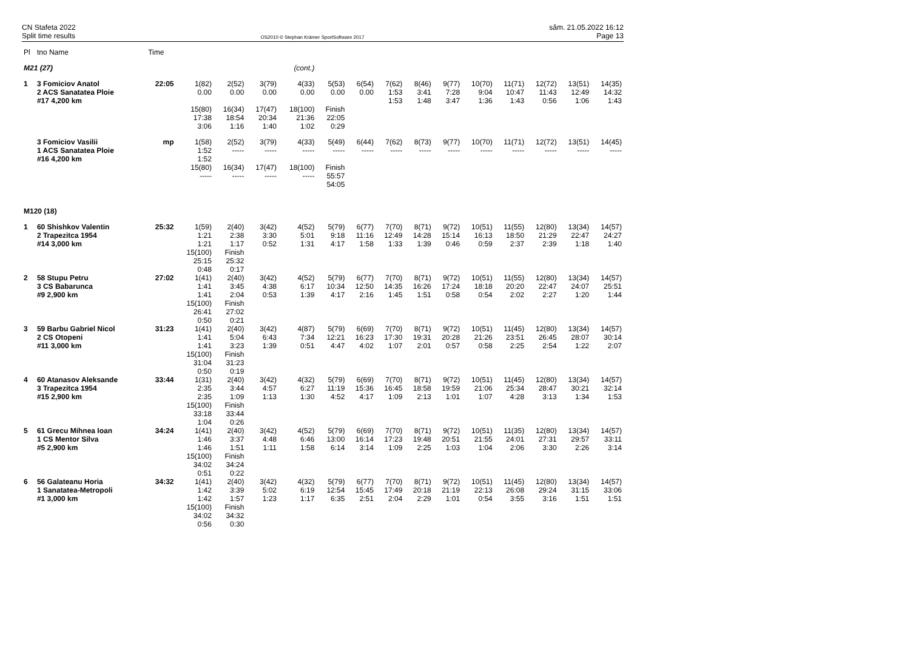CN Stafeta 2022
Split time results
OS2010 © Stephan Krämer SportSoftware 2017
sâm. 21.05.2022 16:12
Page 13
| Pl | tno Name | Time | | | | | | | | | | | | | | |
| --- | --- | --- | --- | --- | --- | --- | --- | --- | --- | --- | --- | --- | --- | --- | --- | --- |
| M21 (27) | | | (cont.) | | | | | | | | | | | | | |
| 1 | 3 Fomiciov Anatol 2 ACS Sanatatea Ploie #17 4,200 km | 22:05 | 1(82) 0.00 | 2(52) 0.00 | 3(79) 0.00 | 4(33) 0.00 | 5(53) 0.00 | 6(54) 0.00 | 7(62) 1:53 1:53 | 8(46) 3:41 1:48 | 9(77) 7:28 3:47 | 10(70) 9:04 1:36 | 11(71) 10:47 1:43 | 12(72) 11:43 0:56 | 13(51) 12:49 1:06 | 14(35) 14:32 1:43 |
| | | | 15(80) 17:38 3:06 | 16(34) 18:54 1:16 | 17(47) 20:34 1:40 | 18(100) 21:36 1:02 | Finish 22:05 0:29 | | | | | | | | | |
| | 3 Fomiciov Vasilii 1 ACS Sanatatea Ploie #16 4,200 km | mp | 1(58) 1:52 1:52 | 2(52) ----- | 3(79) ----- | 4(33) ----- | 5(49) ----- | 6(44) ----- | 7(62) ----- | 8(73) ----- | 9(77) ----- | 10(70) ----- | 11(71) ----- | 12(72) ----- | 13(51) ----- | 14(45) ----- |
| | | | 15(80) ----- | 16(34) ----- | 17(47) ----- | 18(100) ----- | Finish 55:57 54:05 | | | | | | | | | |
| M120 (18) | | | | | | | | | | | | | | | | |
| 1 | 60 Shishkov Valentin 2 Trapezitca 1954 #14 3,000 km | 25:32 | 1(59) 1:21 1:21 15(100) 25:15 0:48 | 2(40) 2:38 1:17 Finish 25:32 0:17 | 3(42) 3:30 0:52 | 4(52) 5:01 1:31 | 5(79) 9:18 4:17 | 6(77) 11:16 1:58 | 7(70) 12:49 1:33 | 8(71) 14:28 1:39 | 9(72) 15:14 0:46 | 10(51) 16:13 0:59 | 11(55) 18:50 2:37 | 12(80) 21:29 2:39 | 13(34) 22:47 1:18 | 14(57) 24:27 1:40 |
| 2 | 58 Stupu Petru 3 CS Babarunca #9 2,900 km | 27:02 | 1(41) 1:41 1:41 15(100) 26:41 0:50 | 2(40) 3:45 2:04 Finish 27:02 0:21 | 3(42) 4:38 0:53 | 4(52) 6:17 1:39 | 5(79) 10:34 4:17 | 6(77) 12:50 2:16 | 7(70) 14:35 1:45 | 8(71) 16:26 1:51 | 9(72) 17:24 0:58 | 10(51) 18:18 0:54 | 11(55) 20:20 2:02 | 12(80) 22:47 2:27 | 13(34) 24:07 1:20 | 14(57) 25:51 1:44 |
| 3 | 59 Barbu Gabriel Nicol 2 CS Otopeni #11 3,000 km | 31:23 | 1(41) 1:41 1:41 15(100) 31:04 0:50 | 2(40) 5:04 3:23 Finish 31:23 0:19 | 3(42) 6:43 1:39 | 4(87) 7:34 0:51 | 5(79) 12:21 4:47 | 6(69) 16:23 4:02 | 7(70) 17:30 1:07 | 8(71) 19:31 2:01 | 9(72) 20:28 0:57 | 10(51) 21:26 0:58 | 11(45) 23:51 2:25 | 12(80) 26:45 2:54 | 13(34) 28:07 1:22 | 14(57) 30:14 2:07 |
| 4 | 60 Atanasov Aleksande 3 Trapezitca 1954 #15 2,900 km | 33:44 | 1(31) 2:35 2:35 15(100) 33:18 1:04 | 2(40) 3:44 1:09 Finish 33:44 0:26 | 3(42) 4:57 1:13 | 4(32) 6:27 1:30 | 5(79) 11:19 4:52 | 6(69) 15:36 4:17 | 7(70) 16:45 1:09 | 8(71) 18:58 2:13 | 9(72) 19:59 1:01 | 10(51) 21:06 1:07 | 11(45) 25:34 4:28 | 12(80) 28:47 3:13 | 13(34) 30:21 1:34 | 14(57) 32:14 1:53 |
| 5 | 61 Grecu Mihnea Ioan 1 CS Mentor Silva #5 2,900 km | 34:24 | 1(41) 1:46 1:46 15(100) 34:02 0:51 | 2(40) 3:37 1:51 Finish 34:24 0:22 | 3(42) 4:48 1:11 | 4(52) 6:46 1:58 | 5(79) 13:00 6:14 | 6(69) 16:14 3:14 | 7(70) 17:23 1:09 | 8(71) 19:48 2:25 | 9(72) 20:51 1:03 | 10(51) 21:55 1:04 | 11(35) 24:01 2:06 | 12(80) 27:31 3:30 | 13(34) 29:57 2:26 | 14(57) 33:11 3:14 |
| 6 | 56 Galateanu Horia 1 Sanatatea-Metropoli #1 3,000 km | 34:32 | 1(41) 1:42 1:42 15(100) 34:02 0:56 | 2(40) 3:39 1:57 Finish 34:32 0:30 | 3(42) 5:02 1:23 | 4(32) 6:19 1:17 | 5(79) 12:54 6:35 | 6(77) 15:45 2:51 | 7(70) 17:49 2:04 | 8(71) 20:18 2:29 | 9(72) 21:19 1:01 | 10(51) 22:13 0:54 | 11(45) 26:08 3:55 | 12(80) 29:24 3:16 | 13(34) 31:15 1:51 | 14(57) 33:06 1:51 |